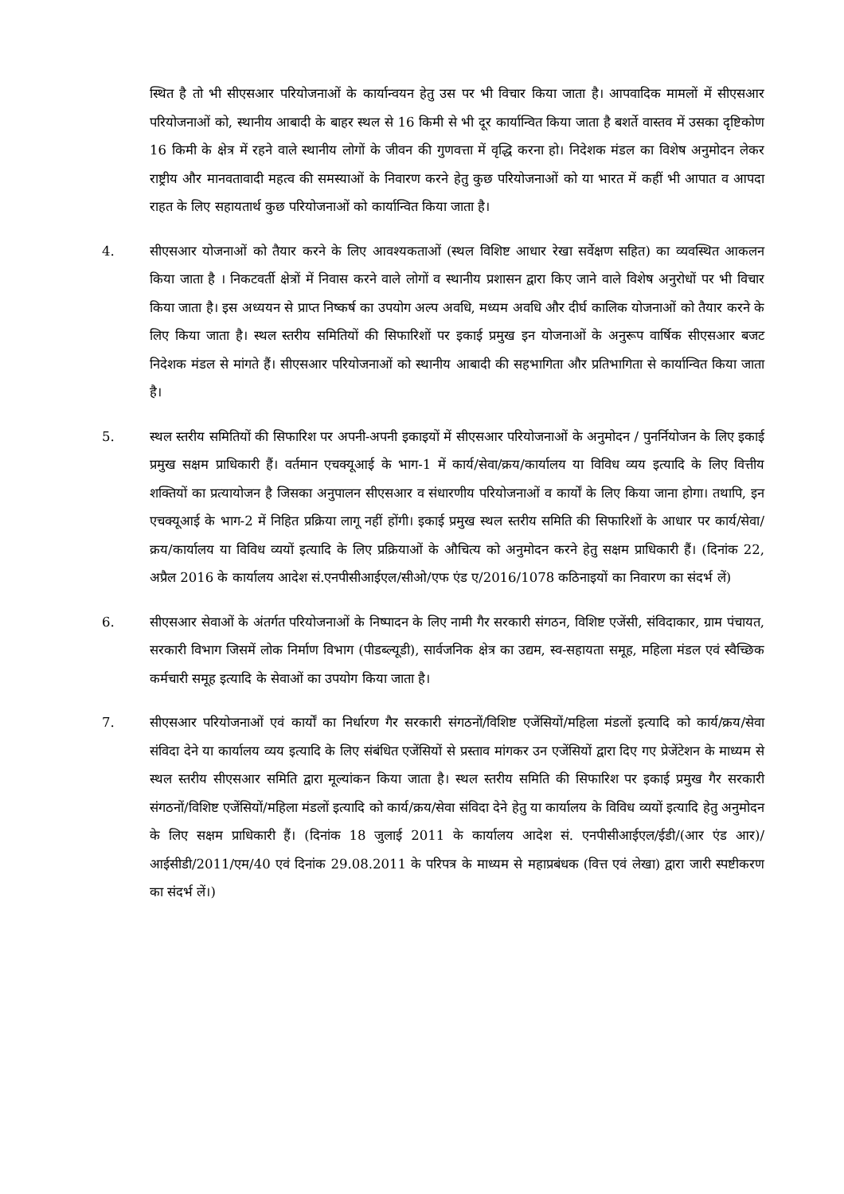स्थित है तो भी सीएसआर परियोजनाओं के कार्यान्वयन हेतु उस पर भी विचार किया जाता है। आपवादिक मामलों में सीएसआर परियोजनाओं को, स्थानीय आबादी के बाहर स्थल से 16 किमी से भी दूर कार्यान्वित किया जाता है बशर्ते वास्तव में उसका दृष्टिकोण 16 किमी के क्षेत्र में रहने वाले स्थानीय लोगों के जीवन की गुणवत्ता में वृद्धि करना हो। निदेशक मंडल का विशेष अनुमोदन लेकर राष्ट्रीय और मानवतावादी महत्व की समस्याओं के निवारण करने हेतु कुछ परियोजनाओं को या भारत में कहीं भी आपात व आपदा राहत के लिए सहायतार्थ कुछ परियोजनाओं को कार्यान्वित किया जाता है।
4. सीएसआर योजनाओं को तैयार करने के लिए आवश्यकताओं (स्थल विशिष्ट आधार रेखा सर्वेक्षण सहित) का व्यवस्थित आकलन किया जाता है । निकटवर्ती क्षेत्रों में निवास करने वाले लोगों व स्थानीय प्रशासन द्वारा किए जाने वाले विशेष अनुरोधों पर भी विचार किया जाता है। इस अध्ययन से प्राप्त निष्कर्ष का उपयोग अल्प अवधि, मध्यम अवधि और दीर्घ कालिक योजनाओं को तैयार करने के लिए किया जाता है। स्थल स्तरीय समितियों की सिफारिशों पर इकाई प्रमुख इन योजनाओं के अनुरूप वार्षिक सीएसआर बजट निदेशक मंडल से मांगते हैं। सीएसआर परियोजनाओं को स्थानीय आबादी की सहभागिता और प्रतिभागिता से कार्यान्वित किया जाता है।
5. स्थल स्तरीय समितियों की सिफारिश पर अपनी-अपनी इकाइयों में सीएसआर परियोजनाओं के अनुमोदन / पुनर्नियोजन के लिए इकाई प्रमुख सक्षम प्राधिकारी हैं। वर्तमान एचक्यूआई के भाग-1 में कार्य/सेवा/क्रय/कार्यालय या विविध व्यय इत्यादि के लिए वित्तीय शक्तियों का प्रत्यायोजन है जिसका अनुपालन सीएसआर व संधारणीय परियोजनाओं व कार्यों के लिए किया जाना होगा। तथापि, इन एचक्यूआई के भाग-2 में निहित प्रक्रिया लागू नहीं होंगी। इकाई प्रमुख स्थल स्तरीय समिति की सिफारिशों के आधार पर कार्य/सेवा/क्रय/कार्यालय या विविध व्ययों इत्यादि के लिए प्रक्रियाओं के औचित्य को अनुमोदन करने हेतु सक्षम प्राधिकारी हैं। (दिनांक 22, अप्रैल 2016 के कार्यालय आदेश सं.एनपीसीआईएल/सीओ/एफ एंड ए/2016/1078 कठिनाइयों का निवारण का संदर्भ लें)
6. सीएसआर सेवाओं के अंतर्गत परियोजनाओं के निष्पादन के लिए नामी गैर सरकारी संगठन, विशिष्ट एजेंसी, संविदाकार, ग्राम पंचायत, सरकारी विभाग जिसमें लोक निर्माण विभाग (पीडब्ल्यूडी), सार्वजनिक क्षेत्र का उद्यम, स्व-सहायता समूह, महिला मंडल एवं स्वैच्छिक कर्मचारी समूह इत्यादि के सेवाओं का उपयोग किया जाता है।
7. सीएसआर परियोजनाओं एवं कार्यों का निर्धारण गैर सरकारी संगठनों/विशिष्ट एजेंसियों/महिला मंडलों इत्यादि को कार्य/क्रय/सेवा संविदा देने या कार्यालय व्यय इत्यादि के लिए संबंधित एजेंसियों से प्रस्ताव मांगकर उन एजेंसियों द्वारा दिए गए प्रेजेंटेशन के माध्यम से स्थल स्तरीय सीएसआर समिति द्वारा मूल्यांकन किया जाता है। स्थल स्तरीय समिति की सिफारिश पर इकाई प्रमुख गैर सरकारी संगठनों/विशिष्ट एजेंसियों/महिला मंडलों इत्यादि को कार्य/क्रय/सेवा संविदा देने हेतु या कार्यालय के विविध व्ययों इत्यादि हेतु अनुमोदन के लिए सक्षम प्राधिकारी हैं। (दिनांक 18 जुलाई 2011 के कार्यालय आदेश सं. एनपीसीआईएल/ईडी/(आर एंड आर)/आईसीडी/2011/एम/40 एवं दिनांक 29.08.2011 के परिपत्र के माध्यम से महाप्रबंधक (वित्त एवं लेखा) द्वारा जारी स्पष्टीकरण का संदर्भ लें।)